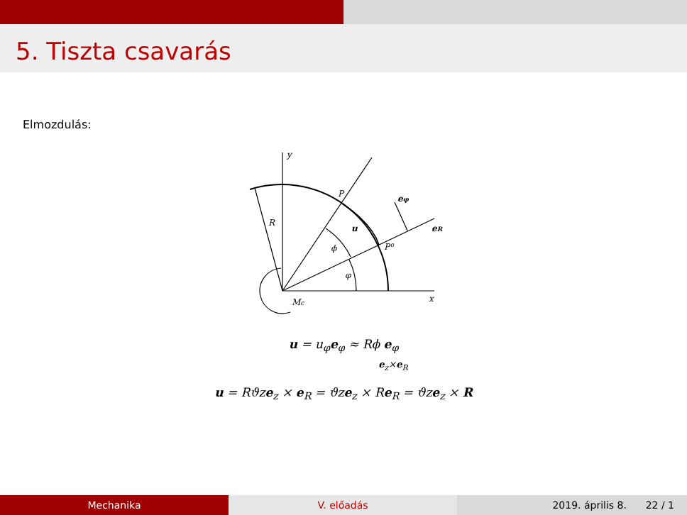5. Tiszta csavarás
Elmozdulás:
y
x
P
P⁰
R
u
ϕ
φ
Mc
eφ
eR
u = u<sub>φ</sub>e<sub>φ</sub> ≈ Rϕ e<sub>φ</sub>
e<sub>z</sub>×e<sub>R</sub>
u = Rϑze<sub>z</sub> × e<sub>R</sub> = ϑze<sub>z</sub> × Re<sub>R</sub> = ϑze<sub>z</sub> × R
Mechanika V. előadás 2019. április 8. 22 / 1